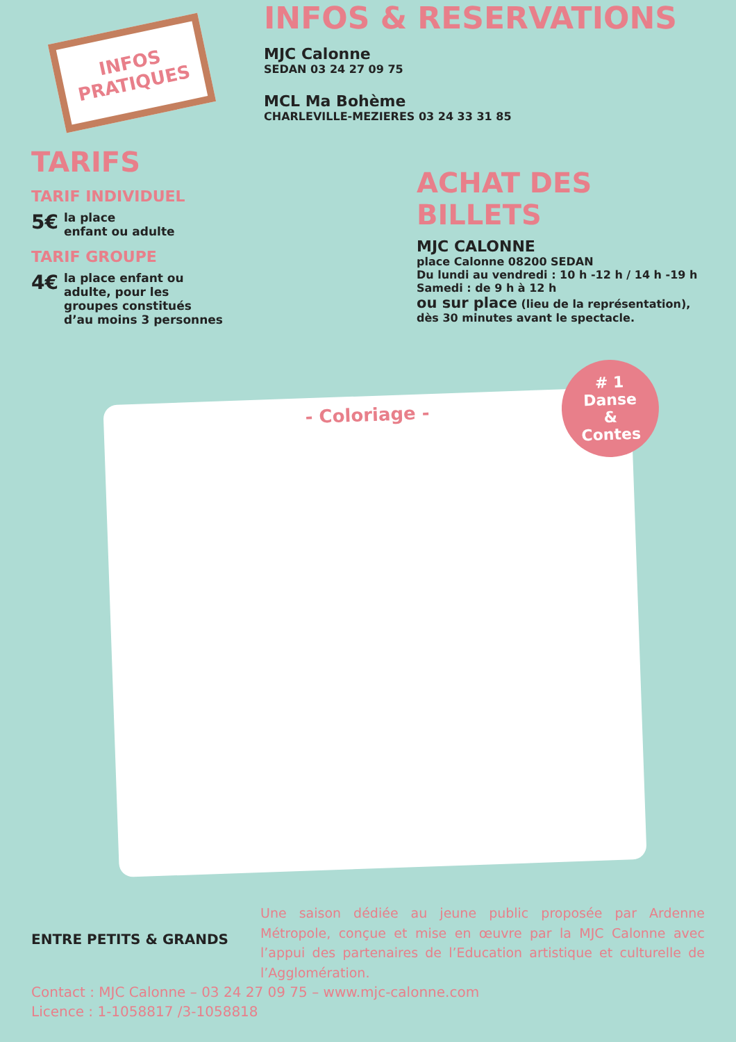INFOS PRATIQUES
INFOS & RESERVATIONS
MJC Calonne
SEDAN 03 24 27 09 75
MCL Ma Bohème
CHARLEVILLE-MEZIERES 03 24 33 31 85
TARIFS
TARIF INDIVIDUEL
5€
la place
enfant ou adulte
TARIF GROUPE
4€
la place enfant ou
adulte, pour les
groupes constitués
d’au moins 3 personnes
ACHAT DES
BILLETS
MJC CALONNE
place Calonne 08200 SEDAN
Du lundi au vendredi : 10 h -12 h / 14 h -19 h
Samedi : de 9 h à 12 h
ou sur place (lieu de la représentation),
dès 30 minutes avant le spectacle.
- Coloriage -
# 1
Danse
&
Contes
ENTRE PETITS & GRANDS
Une saison dédiée au jeune public proposée par Ardenne Métropole, conçue et mise en œuvre par la MJC Calonne avec l’appui des partenaires de l’Education artistique et culturelle de l’Agglomération.
Contact : MJC Calonne – 03 24 27 09 75 – www.mjc-calonne.com
Licence : 1-1058817 /3-1058818